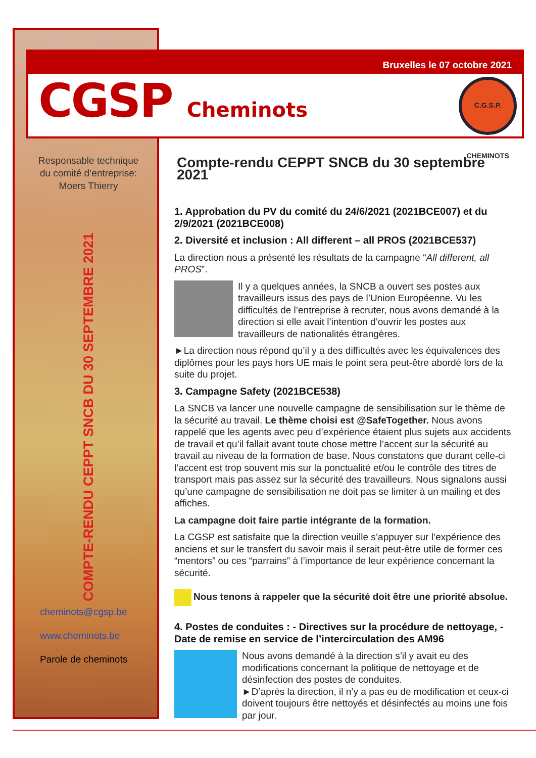Bruxelles le 07 octobre 2021
CGSP Cheminots
C.G.S.P. CHEMINOTS
Responsable technique
du comité d’entreprise:
Moers Thierry
COMPTE-RENDU CEPPT SNCB DU 30 SEPTEMBRE 2021
cheminots@cgsp.be
www.cheminots.be
Parole de cheminots
Compte-rendu CEPPT SNCB du 30 septembre 2021
1. Approbation du PV du comité du 24/6/2021 (2021BCE007) et du 2/9/2021 (2021BCE008)
2. Diversité et inclusion : All different – all PROS (2021BCE537)
La direction nous a présenté les résultats de la campagne “All different, all PROS”.
Il y a quelques années, la SNCB a ouvert ses postes aux travailleurs issus des pays de l’Union Européenne. Vu les difficultés de l’entreprise à recruter, nous avons demandé à la direction si elle avait l’intention d’ouvrir les postes aux travailleurs de nationalités étrangères.
►La direction nous répond qu’il y a des difficultés avec les équivalences des diplômes pour les pays hors UE mais le point sera peut-être abordé lors de la suite du projet.
3. Campagne Safety (2021BCE538)
La SNCB va lancer une nouvelle campagne de sensibilisation sur le thème de la sécurité au travail. Le thème choisi est @SafeTogether. Nous avons rappelé que les agents avec peu d’expérience étaient plus sujets aux accidents de travail et qu’il fallait avant toute chose mettre l’accent sur la sécurité au travail au niveau de la formation de base. Nous constatons que durant celle-ci l’accent est trop souvent mis sur la ponctualité et/ou le contrôle des titres de transport mais pas assez sur la sécurité des travailleurs. Nous signalons aussi qu’une campagne de sensibilisation ne doit pas se limiter à un mailing et des affiches.
La campagne doit faire partie intégrante de la formation.
La CGSP est satisfaite que la direction veuille s’appuyer sur l’expérience des anciens et sur le transfert du savoir mais il serait peut-être utile de former ces “mentors” ou ces “parrains” à l’importance de leur expérience concernant la sécurité.
Nous tenons à rappeler que la sécurité doit être une priorité absolue.
4. Postes de conduites : - Directives sur la procédure de nettoyage, - Date de remise en service de l’intercirculation des AM96
Nous avons demandé à la direction s’il y avait eu des modifications concernant la politique de nettoyage et de désinfection des postes de conduites.
►D’après la direction, il n’y a pas eu de modification et ceux-ci doivent toujours être nettoyés et désinfectés au moins une fois par jour.